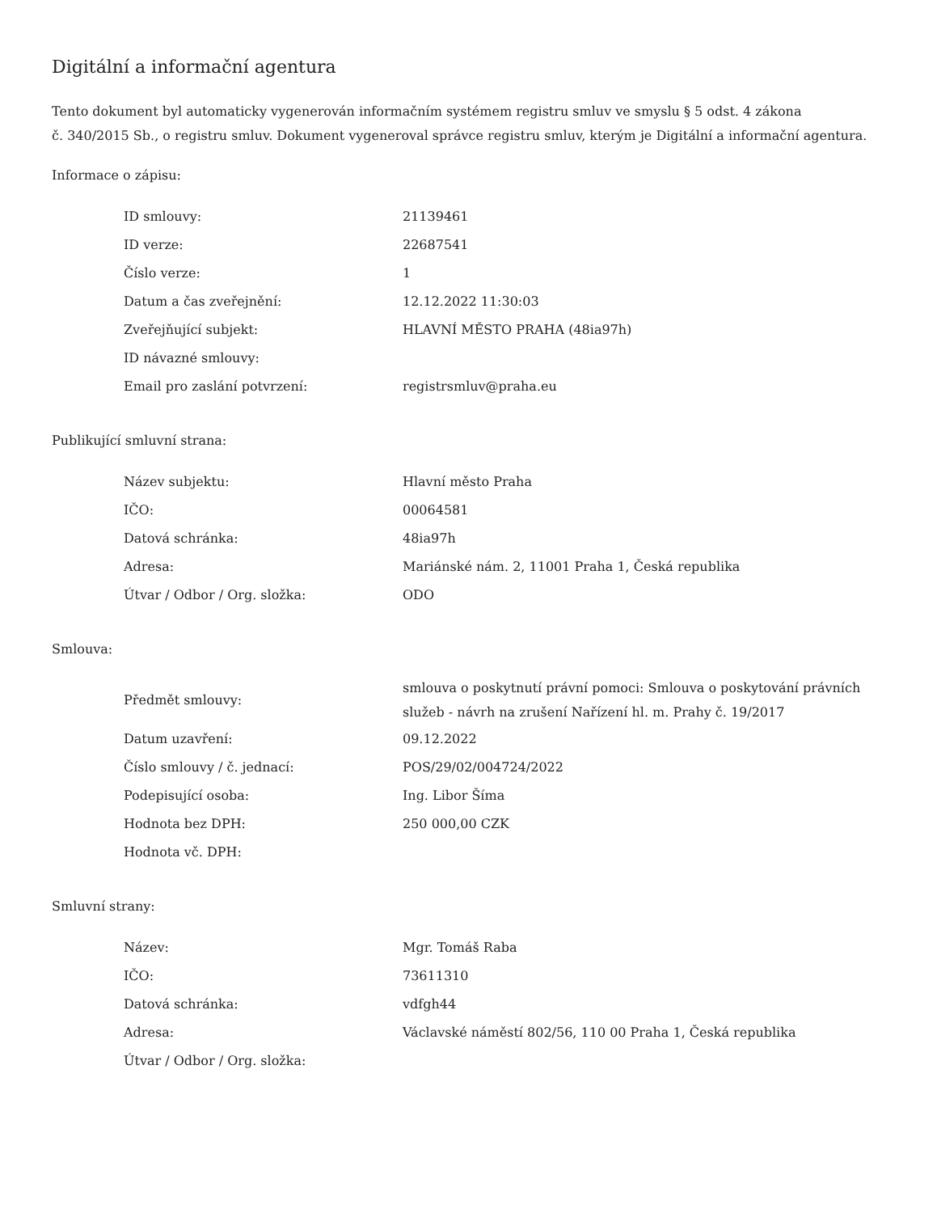Digitální a informační agentura
Tento dokument byl automaticky vygenerován informačním systémem registru smluv ve smyslu § 5 odst. 4 zákona
č. 340/2015 Sb., o registru smluv. Dokument vygeneroval správce registru smluv, kterým je Digitální a informační agentura.
Informace o zápisu:
| ID smlouvy: | 21139461 |
| ID verze: | 22687541 |
| Číslo verze: | 1 |
| Datum a čas zveřejnění: | 12.12.2022 11:30:03 |
| Zveřejňující subjekt: | HLAVNÍ MĚSTO PRAHA (48ia97h) |
| ID návazné smlouvy: | |
| Email pro zaslání potvrzení: | registrsmluv@praha.eu |
Publikující smluvní strana:
| Název subjektu: | Hlavní město Praha |
| IČO: | 00064581 |
| Datová schránka: | 48ia97h |
| Adresa: | Mariánské nám. 2, 11001 Praha 1, Česká republika |
| Útvar / Odbor / Org. složka: | ODO |
Smlouva:
| Předmět smlouvy: | smlouva o poskytnutí právní pomoci: Smlouva o poskytování právních služeb - návrh na zrušení Nařízení hl. m. Prahy č. 19/2017 |
| Datum uzavření: | 09.12.2022 |
| Číslo smlouvy / č. jednací: | POS/29/02/004724/2022 |
| Podepisující osoba: | Ing. Libor Šíma |
| Hodnota bez DPH: | 250 000,00 CZK |
| Hodnota vč. DPH: | |
Smluvní strany:
| Název: | Mgr. Tomáš Raba |
| IČO: | 73611310 |
| Datová schránka: | vdfgh44 |
| Adresa: | Václavské náměstí 802/56, 110 00 Praha 1, Česká republika |
| Útvar / Odbor / Org. složka: | |